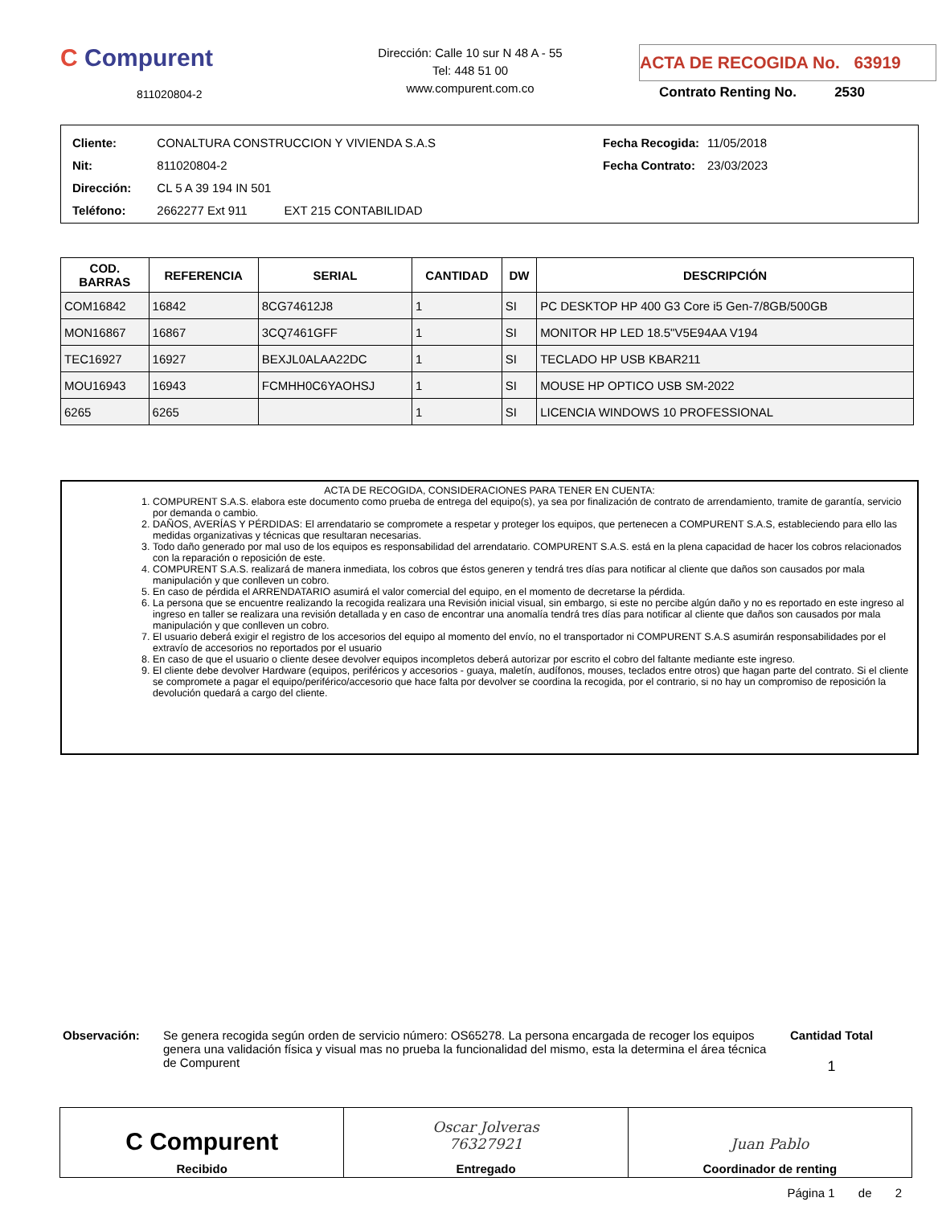C Compurent
811020804-2
Dirección: Calle 10 sur N 48 A - 55
Tel: 448 51 00
www.compurent.com.co
ACTA DE RECOGIDA No. 63919
Contrato Renting No. 2530
| Cliente: | CONALTURA CONSTRUCCION Y VIVIENDA S.A.S |
| Nit: | 811020804-2 |
| Dirección: | CL 5 A 39 194 IN 501 |
| Teléfono: | 2662277 Ext 911 EXT 215 CONTABILIDAD |
| Fecha Recogida: | 11/05/2018 |
| Fecha Contrato: | 23/03/2023 |
| COD. BARRAS | REFERENCIA | SERIAL | CANTIDAD | DW | DESCRIPCIÓN |
| --- | --- | --- | --- | --- | --- |
| COM16842 | 16842 | 8CG74612J8 | 1 | SI | PC DESKTOP HP 400 G3 Core i5 Gen-7/8GB/500GB |
| MON16867 | 16867 | 3CQ7461GFF | 1 | SI | MONITOR HP LED 18.5"V5E94AA V194 |
| TEC16927 | 16927 | BEXJL0ALAA22DC | 1 | SI | TECLADO HP USB KBAR211 |
| MOU16943 | 16943 | FCMHH0C6YAOHSJ | 1 | SI | MOUSE HP OPTICO USB SM-2022 |
| 6265 | 6265 | | 1 | SI | LICENCIA WINDOWS 10 PROFESSIONAL |
ACTA DE RECOGIDA, CONSIDERACIONES PARA TENER EN CUENTA:
1. COMPURENT S.A.S. elabora este documento como prueba de entrega del equipo(s), ya sea por finalización de contrato de arrendamiento, tramite de garantía, servicio por demanda o cambio.
2. DAÑOS, AVERÍAS Y PÉRDIDAS: El arrendatario se compromete a respetar y proteger los equipos, que pertenecen a COMPURENT S.A.S, estableciendo para ello las medidas organizativas y técnicas que resultaran necesarias.
3. Todo daño generado por mal uso de los equipos es responsabilidad del arrendatario. COMPURENT S.A.S. está en la plena capacidad de hacer los cobros relacionados con la reparación o reposición de este.
4. COMPURENT S.A.S. realizará de manera inmediata, los cobros que éstos generen y tendrá tres días para notificar al cliente que daños son causados por mala manipulación y que conlleven un cobro.
5. En caso de pérdida el ARRENDATARIO asumirá el valor comercial del equipo, en el momento de decretarse la pérdida.
6. La persona que se encuentre realizando la recogida realizara una Revisión inicial visual, sin embargo, si este no percibe algún daño y no es reportado en este ingreso al ingreso en taller se realizara una revisión detallada y en caso de encontrar una anomalía tendrá tres días para notificar al cliente que daños son causados por mala manipulación y que conlleven un cobro.
7. El usuario deberá exigir el registro de los accesorios del equipo al momento del envío, no el transportador ni COMPURENT S.A.S asumirán responsabilidades por el extravío de accesorios no reportados por el usuario
8. En caso de que el usuario o cliente desee devolver equipos incompletos deberá autorizar por escrito el cobro del faltante mediante este ingreso.
9. El cliente debe devolver Hardware (equipos, periféricos y accesorios - guaya, maletín, audífonos, mouses, teclados entre otros) que hagan parte del contrato. Si el cliente se compromete a pagar el equipo/periférico/accesorio que hace falta por devolver se coordina la recogida, por el contrario, si no hay un compromiso de reposición la devolución quedará a cargo del cliente.
Observación: Se genera recogida según orden de servicio número: OS65278. La persona encargada de recoger los equipos genera una validación física y visual mas no prueba la funcionalidad del mismo, esta la determina el área técnica de Compurent
Cantidad Total
1
C Compurent
Recibido
Oscar Jolveras
76327921
Entregado
Juan Pablo
Coordinador de renting
Página 1 de 2